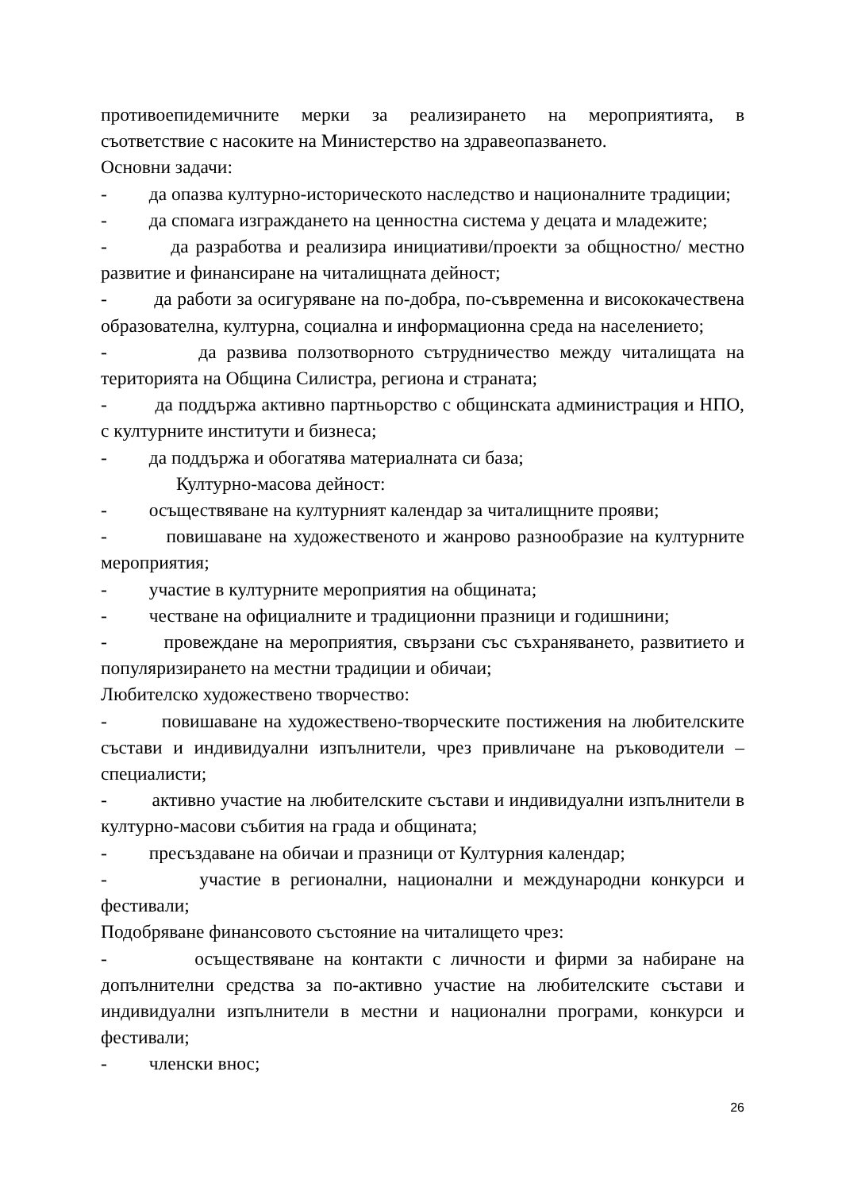противоепидемичните мерки за реализирането на мероприятията, в съответствие с насоките на Министерство на здравеопазването.
Основни задачи:
- да опазва културно-историческото наследство и националните традиции;
- да спомага изграждането на ценностна система у децата и младежите;
- да разработва и реализира инициативи/проекти за общностно/ местно развитие и финансиране на читалищната дейност;
- да работи за осигуряване на по-добра, по-съвременна и висококачествена образователна, културна, социална и информационна среда на населението;
- да развива ползотворното сътрудничество между читалищата на територията на Община Силистра, региона и страната;
- да поддържа активно партньорство с общинската администрация и НПО, с културните институти и бизнеса;
- да поддържа и обогатява материалната си база;
Културно-масова дейност:
- осъществяване на културният календар за читалищните прояви;
- повишаване на художественото и жанрово разнообразие на културните мероприятия;
- участие в културните мероприятия на общината;
- честване на официалните и традиционни празници и годишнини;
- провеждане на мероприятия, свързани със съхраняването, развитието и популяризирането на местни традиции и обичаи;
Любителско художествено творчество:
- повишаване на художествено-творческите постижения на любителските състави и индивидуални изпълнители, чрез привличане на ръководители – специалисти;
- активно участие на любителските състави и индивидуални изпълнители в културно-масови събития на града и общината;
- пресъздаване на обичаи и празници от Културния календар;
- участие в регионални, национални и международни конкурси и фестивали;
Подобряване финансовото състояние на читалището чрез:
- осъществяване на контакти с личности и фирми за набиране на допълнителни средства за по-активно участие на любителските състави и индивидуални изпълнители в местни и национални програми, конкурси и фестивали;
- членски внос;
26